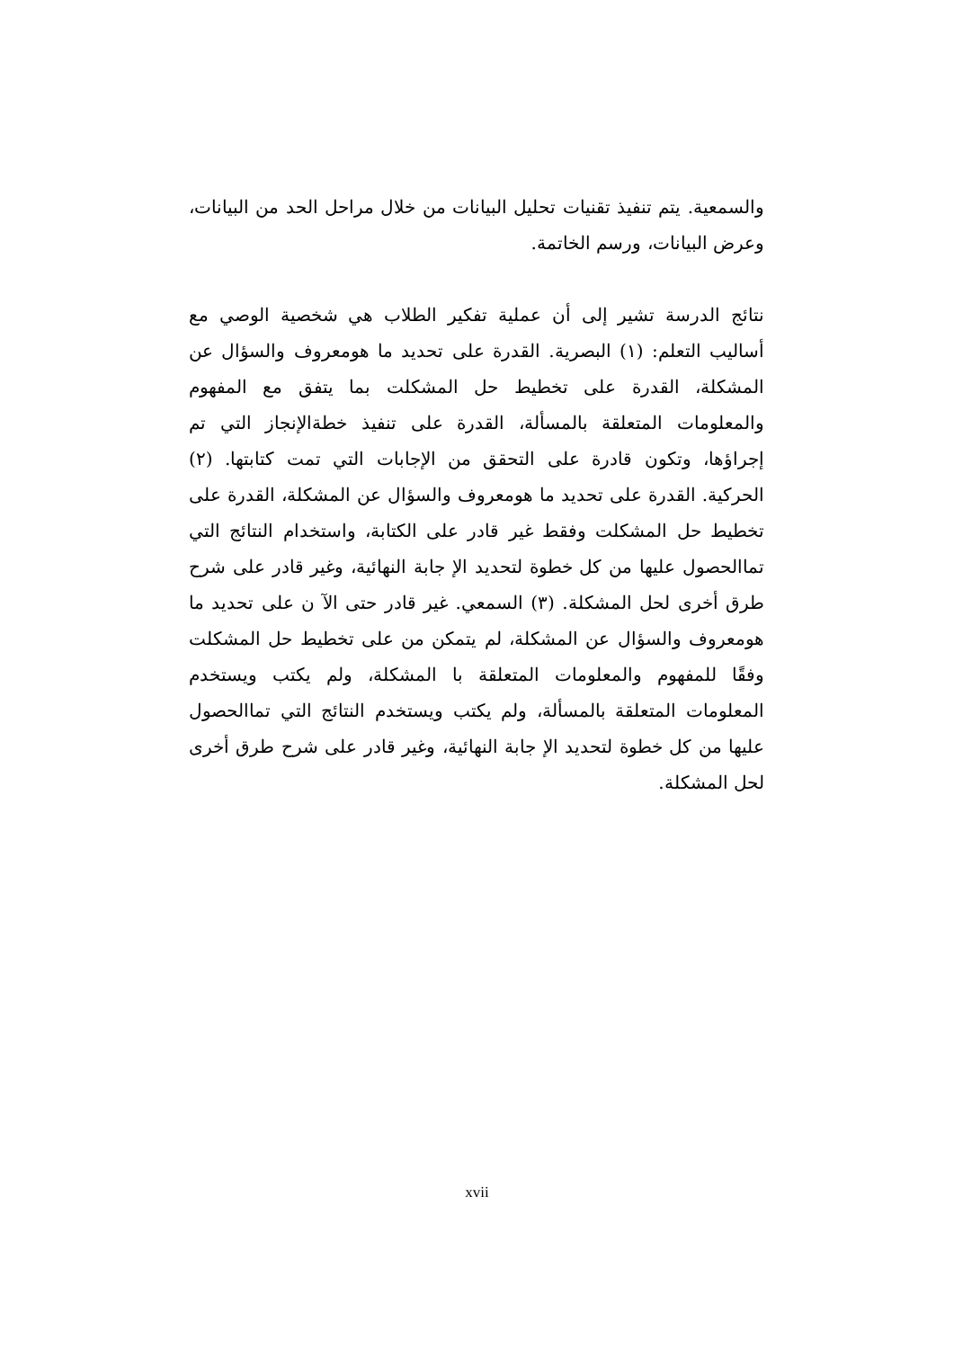والسمعية. يتم تنفيذ تقنيات تحليل البيانات من خلال مراحل الحد من البيانات، وعرض البيانات، ورسم الخاتمة.
نتائج الدرسة تشير إلى أن عملية تفكير الطلاب هي شخصية الوصي مع أساليب التعلم: (١) البصرية. القدرة على تحديد ما هومعروف والسؤال عن المشكلة، القدرة على تخطيط حل المشكلت بما يتفق مع المفهوم والمعلومات المتعلقة بالمسألة، القدرة على تنفيذ خطةالإنجاز التي تم إجراؤها، وتكون قادرة على التحقق من الإجابات التي تمت كتابتها. (٢) الحركية. القدرة على تحديد ما هومعروف والسؤال عن المشكلة، القدرة على تخطيط حل المشكلت وفقط غير قادر على الكتابة، واستخدام النتائج التي تماالحصول عليها من كل خطوة لتحديد الإ جابة النهائية، وغير قادر على شرح طرق أخرى لحل المشكلة. (٣) السمعي. غير قادر حتى الآ ن على تحديد ما هومعروف والسؤال عن المشكلة، لم يتمكن من على تخطيط حل المشكلت وفقًا للمفهوم والمعلومات المتعلقة با المشكلة، ولم يكتب ويستخدم المعلومات المتعلقة بالمسألة، ولم يكتب ويستخدم النتائج التي تماالحصول عليها من كل خطوة لتحديد الإ جابة النهائية، وغير قادر على شرح طرق أخرى لحل المشكلة.
xvii